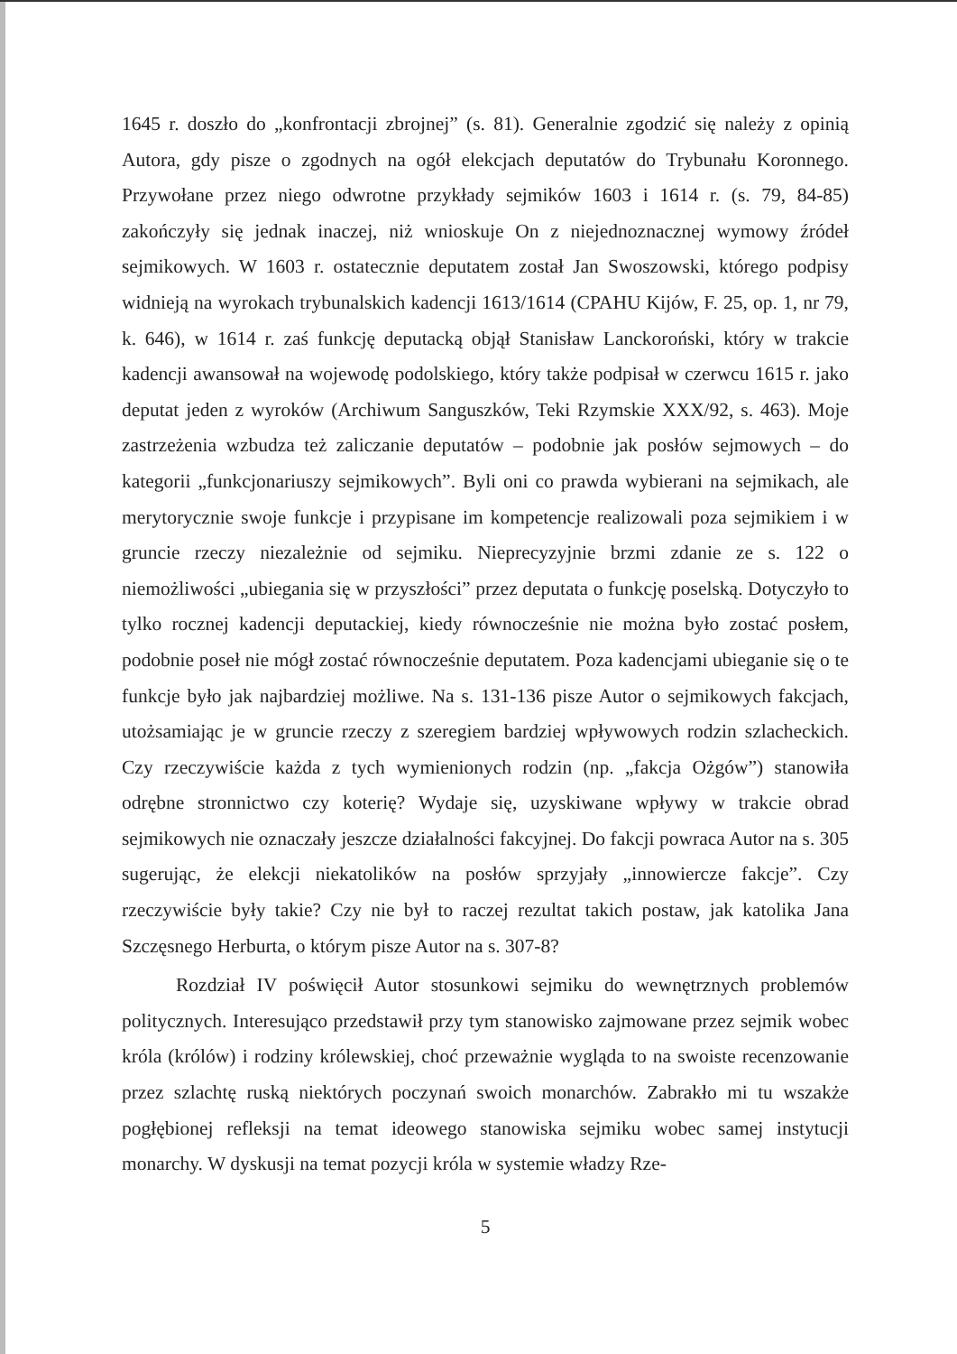1645 r. doszło do „konfrontacji zbrojnej” (s. 81). Generalnie zgodzić się należy z opinią Autora, gdy pisze o zgodnych na ogół elekcjach deputatów do Trybunału Koronnego. Przywołane przez niego odwrotne przykłady sejmików 1603 i 1614 r. (s. 79, 84-85) zakończyły się jednak inaczej, niż wnioskuje On z niejednoznacznej wymowy źródeł sejmikowych. W 1603 r. ostatecznie deputatem został Jan Swoszowski, którego podpisy widnieją na wyrokach trybunalskich kadencji 1613/1614 (CPAHU Kijów, F. 25, op. 1, nr 79, k. 646), w 1614 r. zaś funkcję deputacką objął Stanisław Lanckoroński, który w trakcie kadencji awansował na wojewodę podolskiego, który także podpisał w czerwcu 1615 r. jako deputat jeden z wyroków (Archiwum Sanguszków, Teki Rzymskie XXX/92, s. 463). Moje zastrzeżenia wzbudza też zaliczanie deputatów – podobnie jak posłów sejmowych – do kategorii „funkcjonariuszy sejmikowych”. Byli oni co prawda wybierani na sejmikach, ale merytorycznie swoje funkcje i przypisane im kompetencje realizowali poza sejmikiem i w gruncie rzeczy niezależnie od sejmiku. Nieprecyzyjnie brzmi zdanie ze s. 122 o niemożliwości „ubiegania się w przyszłości” przez deputata o funkcję poselską. Dotyczyło to tylko rocznej kadencji deputackiej, kiedy równocześnie nie można było zostać posłem, podobnie poseł nie mógł zostać równocześnie deputatem. Poza kadencjami ubieganie się o te funkcje było jak najbardziej możliwe. Na s. 131-136 pisze Autor o sejmikowych fakcjach, utożsamiając je w gruncie rzeczy z szeregiem bardziej wpływowych rodzin szlacheckich. Czy rzeczywiście każda z tych wymienionych rodzin (np. „fakcja Ożgów”) stanowiła odrębne stronnictwo czy koterię? Wydaje się, uzyskiwane wpływy w trakcie obrad sejmikowych nie oznaczały jeszcze działalności fakcyjnej. Do fakcji powraca Autor na s. 305 sugerując, że elekcji niekatolików na posłów sprzyjały „innowiercze fakcje”. Czy rzeczywiście były takie? Czy nie był to raczej rezultat takich postaw, jak katolika Jana Szczęsnego Herburta, o którym pisze Autor na s. 307-8?
Rozdział IV poświęcił Autor stosunkowi sejmiku do wewnętrznych problemów politycznych. Interesująco przedstawił przy tym stanowisko zajmowane przez sejmik wobec króla (królów) i rodziny królewskiej, choć przeważnie wygląda to na swoiste recenzowanie przez szlachtę ruską niektórych poczynań swoich monarchów. Zabrakło mi tu wszakże pogłębionej refleksji na temat ideowego stanowiska sejmiku wobec samej instytucji monarchy. W dyskusji na temat pozycji króla w systemie władzy Rze-
5